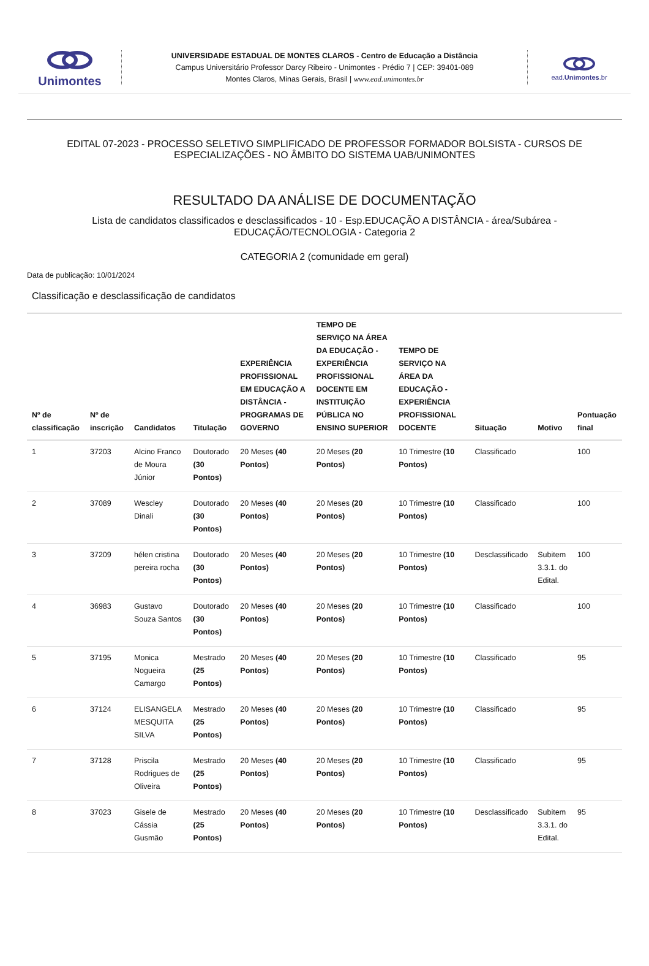Unimontes
UNIVERSIDADE ESTADUAL DE MONTES CLAROS - Centro de Educação a Distância
Campus Universitário Professor Darcy Ribeiro - Unimontes - Prédio 7 | CEP: 39401-089
Montes Claros, Minas Gerais, Brasil | www.ead.unimontes.br
ead.Unimontes.br
EDITAL 07-2023 - PROCESSO SELETIVO SIMPLIFICADO DE PROFESSOR FORMADOR BOLSISTA - CURSOS DE ESPECIALIZAÇÕES - NO ÂMBITO DO SISTEMA UAB/UNIMONTES
RESULTADO DA ANÁLISE DE DOCUMENTAÇÃO
Lista de candidatos classificados e desclassificados - 10 - Esp.EDUCAÇÃO A DISTÂNCIA - área/Subárea - EDUCAÇÃO/TECNOLOGIA - Categoria 2
CATEGORIA 2 (comunidade em geral)
Data de publicação: 10/01/2024
Classificação e desclassificação de candidatos
| Nº de classificação | Nº de inscrição | Candidatos | Titulação | EXPERIÊNCIA PROFISSIONAL EM EDUCAÇÃO A DISTÂNCIA - PROGRAMAS DE GOVERNO | TEMPO DE SERVIÇO NA ÁREA DA EDUCAÇÃO - EXPERIÊNCIA PROFISSIONAL DOCENTE EM INSTITUIÇÃO PÚBLICA NO ENSINO SUPERIOR | TEMPO DE SERVIÇO NA ÁREA DA EDUCAÇÃO - EXPERIÊNCIA PROFISSIONAL DOCENTE | Situação | Motivo | Pontuação final |
| --- | --- | --- | --- | --- | --- | --- | --- | --- | --- |
| 1 | 37203 | Alcino Franco de Moura Júnior | Doutorado (30 Pontos) | 20 Meses (40 Pontos) | 20 Meses (20 Pontos) | 10 Trimestre (10 Pontos) | Classificado | | 100 |
| 2 | 37089 | Wescley Dinali | Doutorado (30 Pontos) | 20 Meses (40 Pontos) | 20 Meses (20 Pontos) | 10 Trimestre (10 Pontos) | Classificado | | 100 |
| 3 | 37209 | hélen cristina pereira rocha | Doutorado (30 Pontos) | 20 Meses (40 Pontos) | 20 Meses (20 Pontos) | 10 Trimestre (10 Pontos) | Desclassificado | Subitem 3.3.1. do Edital. | 100 |
| 4 | 36983 | Gustavo Souza Santos | Doutorado (30 Pontos) | 20 Meses (40 Pontos) | 20 Meses (20 Pontos) | 10 Trimestre (10 Pontos) | Classificado | | 100 |
| 5 | 37195 | Monica Nogueira Camargo | Mestrado (25 Pontos) | 20 Meses (40 Pontos) | 20 Meses (20 Pontos) | 10 Trimestre (10 Pontos) | Classificado | | 95 |
| 6 | 37124 | ELISANGELA MESQUITA SILVA | Mestrado (25 Pontos) | 20 Meses (40 Pontos) | 20 Meses (20 Pontos) | 10 Trimestre (10 Pontos) | Classificado | | 95 |
| 7 | 37128 | Priscila Rodrigues de Oliveira | Mestrado (25 Pontos) | 20 Meses (40 Pontos) | 20 Meses (20 Pontos) | 10 Trimestre (10 Pontos) | Classificado | | 95 |
| 8 | 37023 | Gisele de Cássia Gusmão | Mestrado (25 Pontos) | 20 Meses (40 Pontos) | 20 Meses (20 Pontos) | 10 Trimestre (10 Pontos) | Desclassificado | Subitem 3.3.1. do Edital. | 95 |